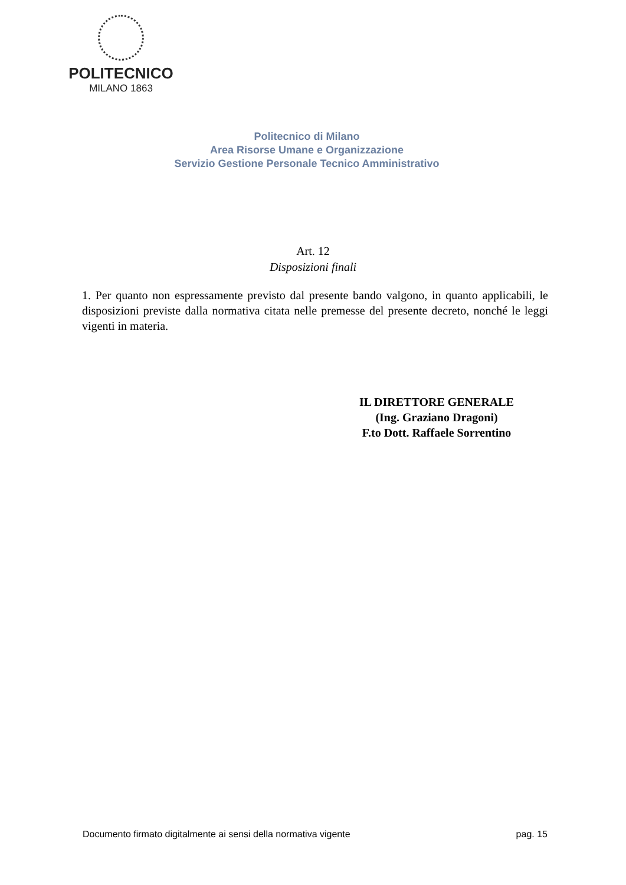POLITECNICO
MILANO 1863
Politecnico di Milano
Area Risorse Umane e Organizzazione
Servizio Gestione Personale Tecnico Amministrativo
Art. 12
Disposizioni finali
1. Per quanto non espressamente previsto dal presente bando valgono, in quanto applicabili, le disposizioni previste dalla normativa citata nelle premesse del presente decreto, nonché le leggi vigenti in materia.
IL DIRETTORE GENERALE
(Ing. Graziano Dragoni)
F.to Dott. Raffaele Sorrentino
Documento firmato digitalmente ai sensi della normativa vigente pag. 15